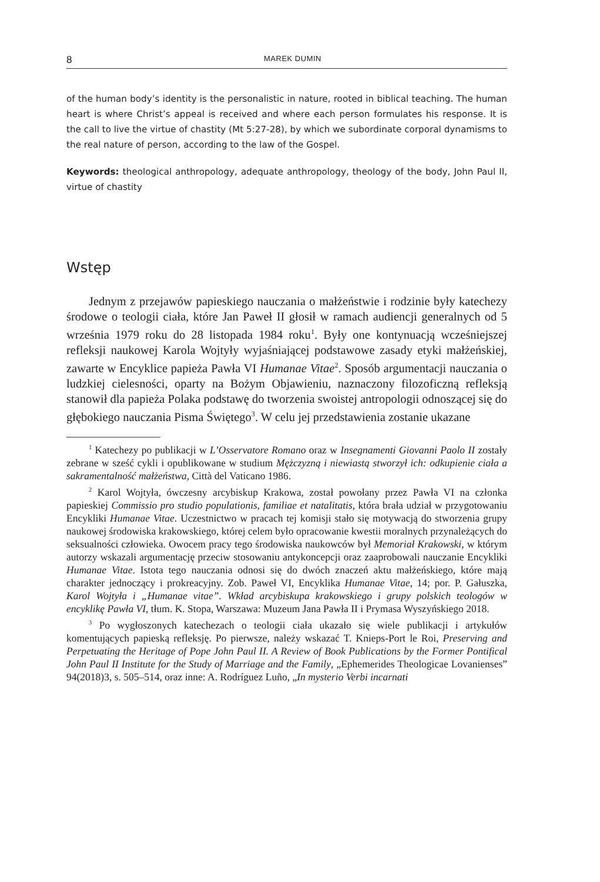8 MAREK DUMIN
of the human body’s identity is the personalistic in nature, rooted in biblical teaching. The human heart is where Christ’s appeal is received and where each person formulates his response. It is the call to live the virtue of chastity (Mt 5:27-28), by which we subordinate corporal dynamisms to the real nature of person, according to the law of the Gospel.
Keywords: theological anthropology, adequate anthropology, theology of the body, John Paul II, virtue of chastity
Wstęp
Jednym z przejawów papieskiego nauczania o małżeństwie i rodzinie były katechezy środowe o teologii ciała, które Jan Paweł II głosił w ramach audiencji generalnych od 5 września 1979 roku do 28 listopada 1984 roku<sup>1</sup>. Były one kontynuacją wcześniejszej refleksji naukowej Karola Wojtyły wyjaśniającej podstawowe zasady etyki małżeńskiej, zawarte w Encyklice papieża Pawła VI Humanae Vitae<sup>2</sup>. Sposób argumentacji nauczania o ludzkiej cielesności, oparty na Bożym Objawieniu, naznaczony filozoficzną refleksją stanowił dla papieża Polaka podstawę do tworzenia swoistej antropologii odnoszącej się do głębokiego nauczania Pisma Świętego<sup>3</sup>. W celu jej przedstawienia zostanie ukazane
<sup>1</sup> Katechezy po publikacji w L’Osservatore Romano oraz w Insegnamenti Giovanni Paolo II zostały zebrane w sześć cykli i opublikowane w studium Mężczyzną i niewiastą stworzył ich: odkupienie ciała a sakramentalność małżeństwa, Città del Vaticano 1986.
<sup>2</sup> Karol Wojtyła, ówczesny arcybiskup Krakowa, został powołany przez Pawła VI na członka papieskiej Commissio pro studio populationis, familiae et natalitatis, która brała udział w przygotowaniu Encykliki Humanae Vitae. Uczestnictwo w pracach tej komisji stało się motywacją do stworzenia grupy naukowej środowiska krakowskiego, której celem było opracowanie kwestii moralnych przynależących do seksualności człowieka. Owocem pracy tego środowiska naukowców był Memoriał Krakowski, w którym autorzy wskazali argumentację przeciw stosowaniu antykoncepcji oraz zaaprobowali nauczanie Encykliki Humanae Vitae. Istota tego nauczania odnosi się do dwóch znaczeń aktu małżeńskiego, które mają charakter jednoczący i prokreacyjny. Zob. Paweł VI, Encyklika Humanae Vitae, 14; por. P. Gałuszka, Karol Wojtyła i „Humanae vitae”. Wkład arcybiskupa krakowskiego i grupy polskich teologów w encyklikę Pawła VI, tłum. K. Stopa, Warszawa: Muzeum Jana Pawła II i Prymasa Wyszyńskiego 2018.
<sup>3</sup> Po wygłoszonych katechezach o teologii ciała ukazało się wiele publikacji i artykułów komentujących papieską refleksję. Po pierwsze, należy wskazać T. Knieps-Port le Roi, Preserving and Perpetuating the Heritage of Pope John Paul II. A Review of Book Publications by the Former Pontifical John Paul II Institute for the Study of Marriage and the Family, „Ephemerides Theologicae Lovanienses” 94(2018)3, s. 505–514, oraz inne: A. Rodríguez Luño, „In mysterio Verbi incarnati